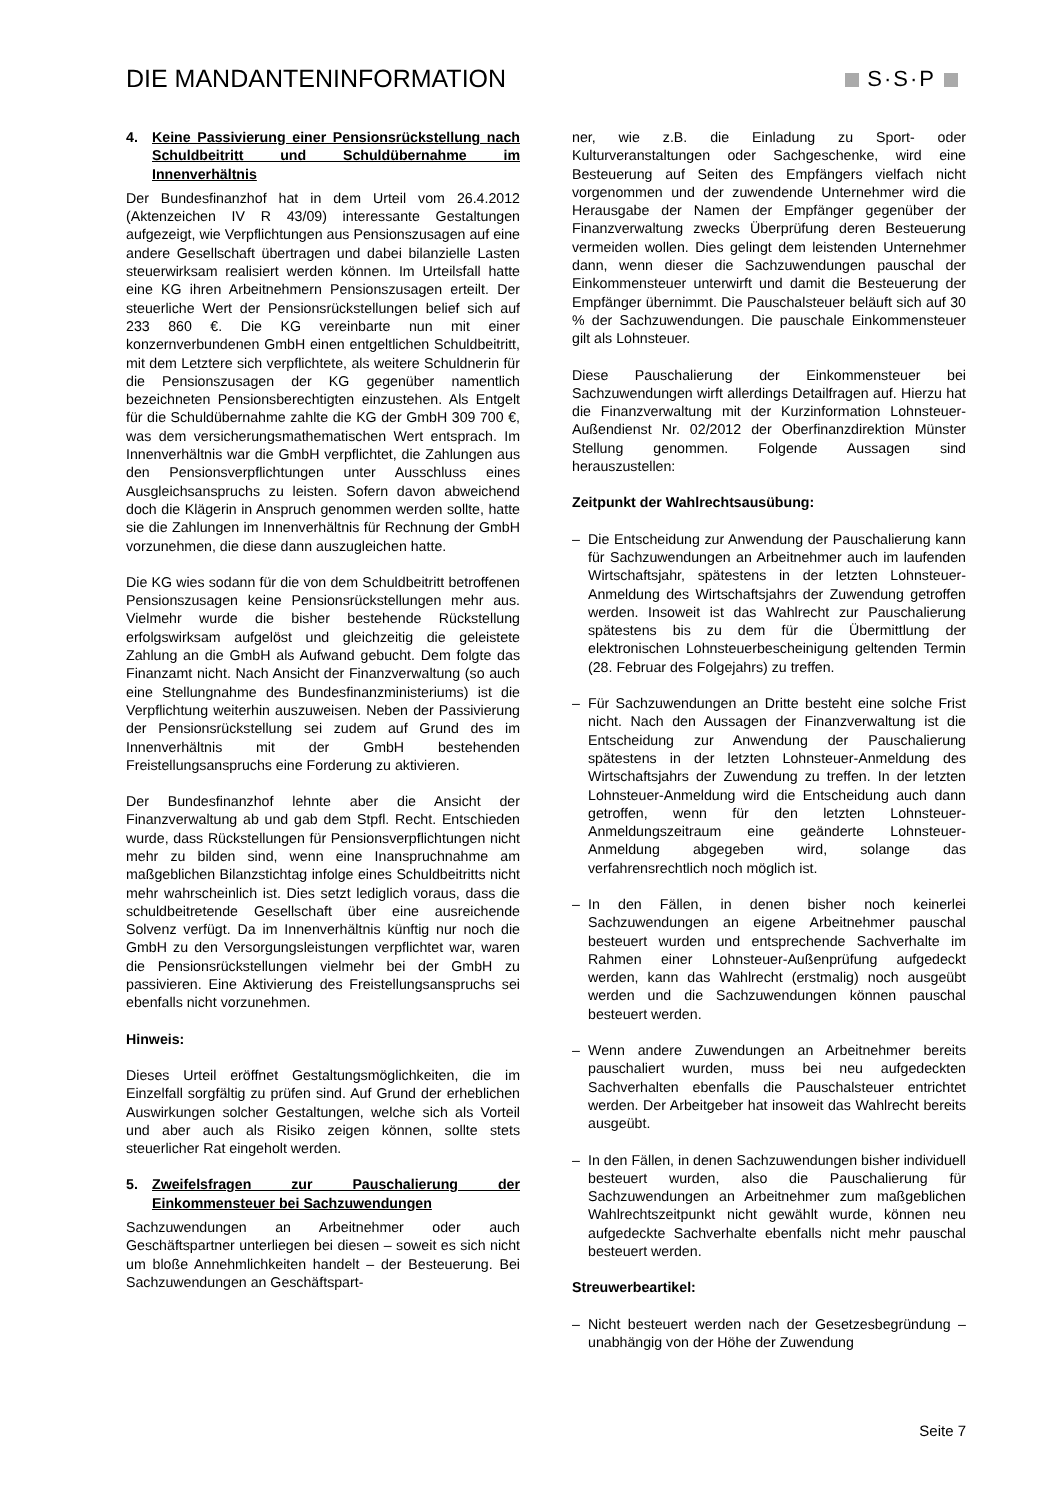DIE MANDANTENINFORMATION S·S·P
4. Keine Passivierung einer Pensionsrückstellung nach Schuldbeitritt und Schuldübernahme im Innenverhältnis
Der Bundesfinanzhof hat in dem Urteil vom 26.4.2012 (Aktenzeichen IV R 43/09) interessante Gestaltungen aufgezeigt, wie Verpflichtungen aus Pensionszusagen auf eine andere Gesellschaft übertragen und dabei bilanzielle Lasten steuerwirksam realisiert werden können. Im Urteilsfall hatte eine KG ihren Arbeitnehmern Pensionszusagen erteilt. Der steuerliche Wert der Pensionsrückstellungen belief sich auf 233 860 €. Die KG vereinbarte nun mit einer konzernverbundenen GmbH einen entgeltlichen Schuldbeitritt, mit dem Letztere sich verpflichtete, als weitere Schuldnerin für die Pensionszusagen der KG gegenüber namentlich bezeichneten Pensionsberechtigten einzustehen. Als Entgelt für die Schuldübernahme zahlte die KG der GmbH 309 700 €, was dem versicherungsmathematischen Wert entsprach. Im Innenverhältnis war die GmbH verpflichtet, die Zahlungen aus den Pensionsverpflichtungen unter Ausschluss eines Ausgleichsanspruchs zu leisten. Sofern davon abweichend doch die Klägerin in Anspruch genommen werden sollte, hatte sie die Zahlungen im Innenverhältnis für Rechnung der GmbH vorzunehmen, die diese dann auszugleichen hatte.
Die KG wies sodann für die von dem Schuldbeitritt betroffenen Pensionszusagen keine Pensionsrückstellungen mehr aus. Vielmehr wurde die bisher bestehende Rückstellung erfolgswirksam aufgelöst und gleichzeitig die geleistete Zahlung an die GmbH als Aufwand gebucht. Dem folgte das Finanzamt nicht. Nach Ansicht der Finanzverwaltung (so auch eine Stellungnahme des Bundesfinanzministeriums) ist die Verpflichtung weiterhin auszuweisen. Neben der Passivierung der Pensionsrückstellung sei zudem auf Grund des im Innenverhältnis mit der GmbH bestehenden Freistellungsanspruchs eine Forderung zu aktivieren.
Der Bundesfinanzhof lehnte aber die Ansicht der Finanzverwaltung ab und gab dem Stpfl. Recht. Entschieden wurde, dass Rückstellungen für Pensionsverpflichtungen nicht mehr zu bilden sind, wenn eine Inanspruchnahme am maßgeblichen Bilanzstichtag infolge eines Schuldbeitritts nicht mehr wahrscheinlich ist. Dies setzt lediglich voraus, dass die schuldbeitretende Gesellschaft über eine ausreichende Solvenz verfügt. Da im Innenverhältnis künftig nur noch die GmbH zu den Versorgungsleistungen verpflichtet war, waren die Pensionsrückstellungen vielmehr bei der GmbH zu passivieren. Eine Aktivierung des Freistellungsanspruchs sei ebenfalls nicht vorzunehmen.
Hinweis:
Dieses Urteil eröffnet Gestaltungsmöglichkeiten, die im Einzelfall sorgfältig zu prüfen sind. Auf Grund der erheblichen Auswirkungen solcher Gestaltungen, welche sich als Vorteil und aber auch als Risiko zeigen können, sollte stets steuerlicher Rat eingeholt werden.
5. Zweifelsfragen zur Pauschalierung der Einkommensteuer bei Sachzuwendungen
Sachzuwendungen an Arbeitnehmer oder auch Geschäftspartner unterliegen bei diesen – soweit es sich nicht um bloße Annehmlichkeiten handelt – der Besteuerung. Bei Sachzuwendungen an Geschäftspart-
ner, wie z.B. die Einladung zu Sport- oder Kulturveranstaltungen oder Sachgeschenke, wird eine Besteuerung auf Seiten des Empfängers vielfach nicht vorgenommen und der zuwendende Unternehmer wird die Herausgabe der Namen der Empfänger gegenüber der Finanzverwaltung zwecks Überprüfung deren Besteuerung vermeiden wollen. Dies gelingt dem leistenden Unternehmer dann, wenn dieser die Sachzuwendungen pauschal der Einkommensteuer unterwirft und damit die Besteuerung der Empfänger übernimmt. Die Pauschalsteuer beläuft sich auf 30 % der Sachzuwendungen. Die pauschale Einkommensteuer gilt als Lohnsteuer.
Diese Pauschalierung der Einkommensteuer bei Sachzuwendungen wirft allerdings Detailfragen auf. Hierzu hat die Finanzverwaltung mit der Kurzinformation Lohnsteuer-Außendienst Nr. 02/2012 der Oberfinanzdirektion Münster Stellung genommen. Folgende Aussagen sind herauszustellen:
Zeitpunkt der Wahlrechtsausübung:
– Die Entscheidung zur Anwendung der Pauschalierung kann für Sachzuwendungen an Arbeitnehmer auch im laufenden Wirtschaftsjahr, spätestens in der letzten Lohnsteuer-Anmeldung des Wirtschaftsjahrs der Zuwendung getroffen werden. Insoweit ist das Wahlrecht zur Pauschalierung spätestens bis zu dem für die Übermittlung der elektronischen Lohnsteuerbescheinigung geltenden Termin (28. Februar des Folgejahrs) zu treffen.
– Für Sachzuwendungen an Dritte besteht eine solche Frist nicht. Nach den Aussagen der Finanzverwaltung ist die Entscheidung zur Anwendung der Pauschalierung spätestens in der letzten Lohnsteuer-Anmeldung des Wirtschaftsjahrs der Zuwendung zu treffen. In der letzten Lohnsteuer-Anmeldung wird die Entscheidung auch dann getroffen, wenn für den letzten Lohnsteuer-Anmeldungszeitraum eine geänderte Lohnsteuer-Anmeldung abgegeben wird, solange das verfahrensrechtlich noch möglich ist.
– In den Fällen, in denen bisher noch keinerlei Sachzuwendungen an eigene Arbeitnehmer pauschal besteuert wurden und entsprechende Sachverhalte im Rahmen einer Lohnsteuer-Außenprüfung aufgedeckt werden, kann das Wahlrecht (erstmalig) noch ausgeübt werden und die Sachzuwendungen können pauschal besteuert werden.
– Wenn andere Zuwendungen an Arbeitnehmer bereits pauschaliert wurden, muss bei neu aufgedeckten Sachverhalten ebenfalls die Pauschalsteuer entrichtet werden. Der Arbeitgeber hat insoweit das Wahlrecht bereits ausgeübt.
– In den Fällen, in denen Sachzuwendungen bisher individuell besteuert wurden, also die Pauschalierung für Sachzuwendungen an Arbeitnehmer zum maßgeblichen Wahlrechtszeitpunkt nicht gewählt wurde, können neu aufgedeckte Sachverhalte ebenfalls nicht mehr pauschal besteuert werden.
Streuwerbeartikel:
– Nicht besteuert werden nach der Gesetzesbegründung – unabhängig von der Höhe der Zuwendung
Seite 7